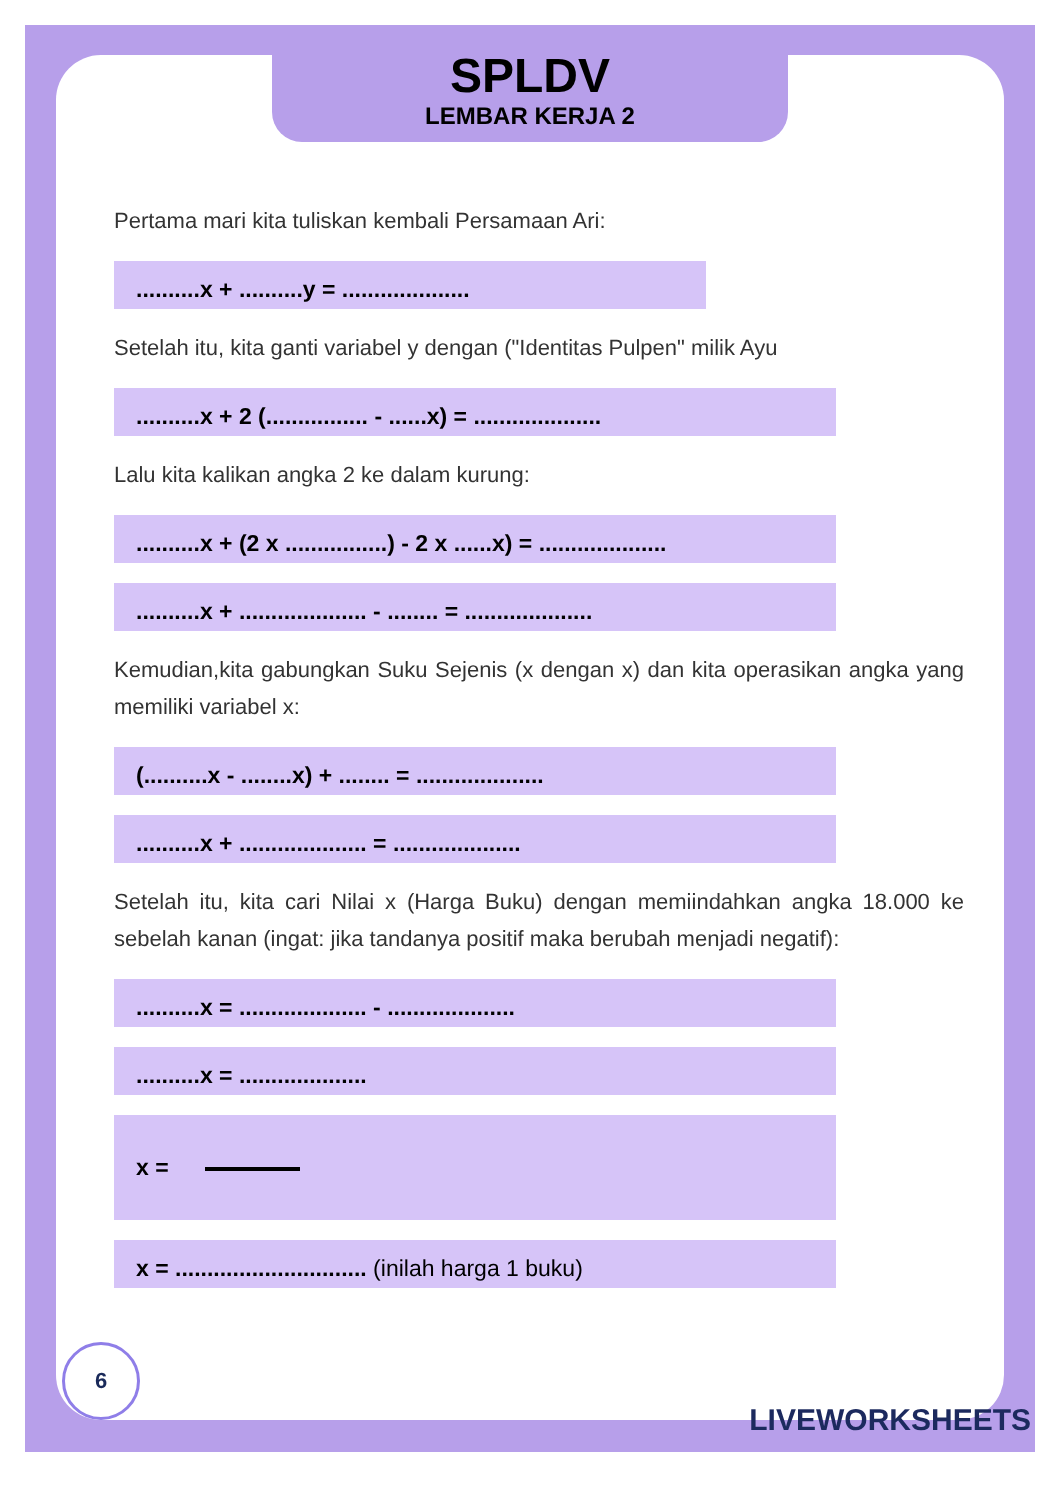SPLDV
LEMBAR KERJA 2
Pertama mari kita tuliskan kembali Persamaan Ari:
..........x + ..........y = ....................
Setelah itu, kita ganti variabel y dengan ("Identitas Pulpen" milik Ayu
..........x + 2 (................ - ......x) = ....................
Lalu kita kalikan angka 2 ke dalam kurung:
..........x + (2 x ................) - 2 x ......x) = ....................
..........x + .................... - ........ = ....................
Kemudian,kita gabungkan Suku Sejenis (x dengan x) dan kita operasikan angka yang memiliki variabel x:
(..........x - ........x) + ........ = ....................
..........x + .................... = ....................
Setelah itu, kita cari Nilai x (Harga Buku) dengan memiindahkan angka 18.000 ke sebelah kanan (ingat: jika tandanya positif maka berubah menjadi negatif):
..........x = .................... - ....................
..........x = ....................
x =
x = .............................. (inilah harga 1 buku)
6
LIVEWORKSHEETS